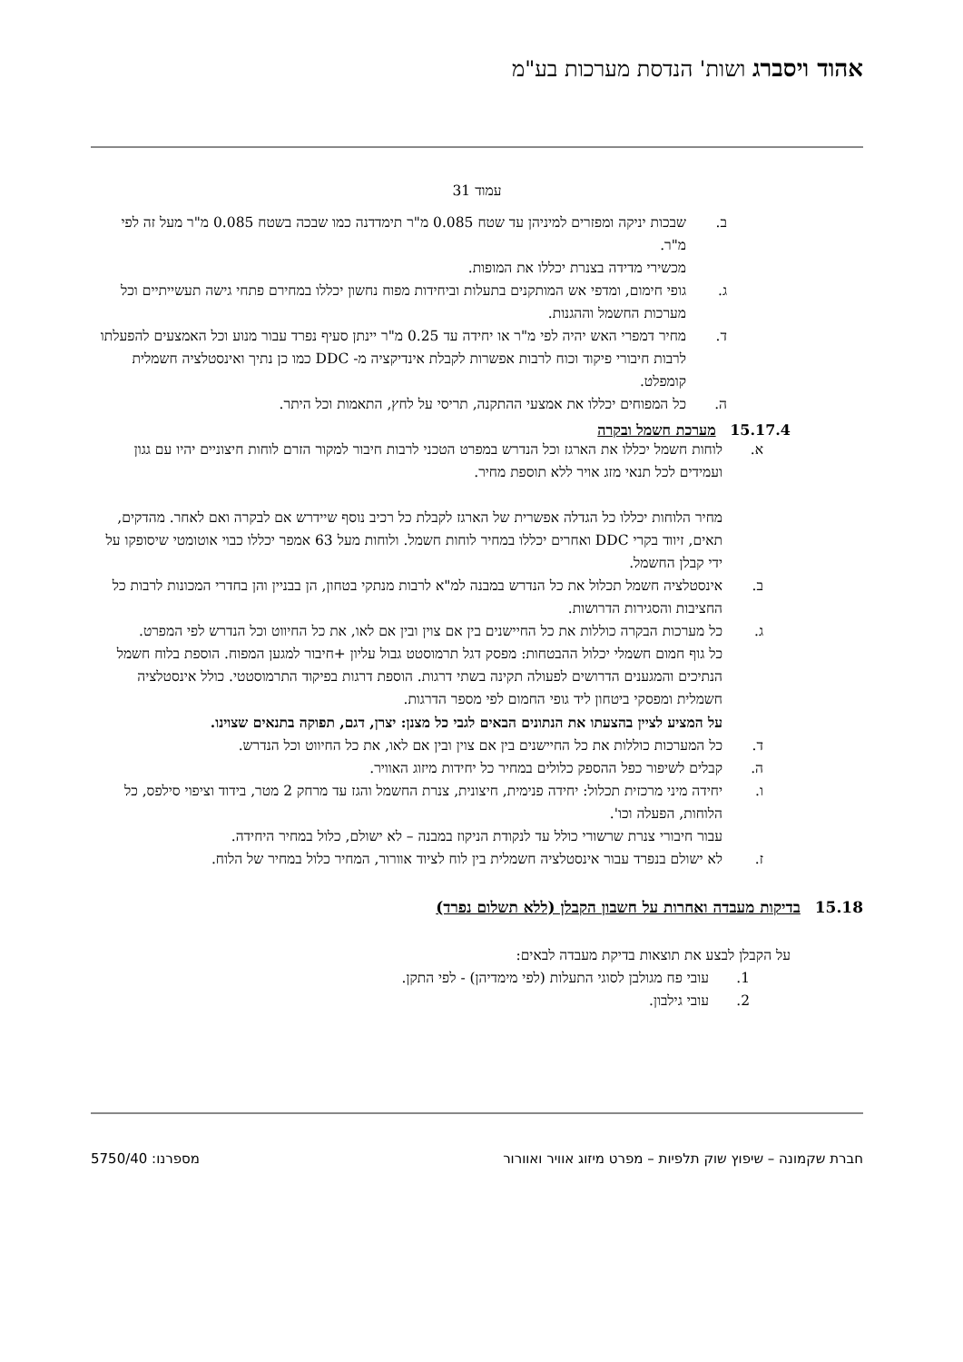אהוד ויסברג ושות' הנדסת מערכות בע"מ
עמוד 31
ב. שבכות יניקה ומפזרים למיניהן עד שטח 0.085 מ"ר תימדדנה כמו שבכה בשטח 0.085 מ"ר מעל זה לפי מ"ר.
מכשירי מדידה בצנרת יכללו את המופות.
ג. גופי חימום, ומדפי אש המותקנים בתעלות וביחידות מפוח נחשון יכללו במחירם פתחי גישה תעשייתיים וכל מערכות החשמל וההגנות.
ד. מחיר דמפרי האש יהיה לפי מ"ר או יחידה עד 0.25 מ"ר יינתן סעיף נפרד עבור מנוע וכל האמצעים להפעלתו לרבות חיבורי פיקוד וכוח לרבות אפשרות לקבלת אינדיקציה מ- DDC כמו כן נתיך ואינסטלציה חשמלית קומפלט.
ה. כל המפוחים יכללו את אמצעי ההתקנה, תריסי על לחץ, התאמות וכל היתר.
15.17.4 מערכת חשמל ובקרה
א. לוחות חשמל יכללו את הארגז וכל הנדרש במפרט הטכני לרבות חיבור למקור הזרם לוחות חיצוניים יהיו עם גגון ועמידים לכל תנאי מזג אויר ללא תוספת מחיר.
מחיר הלוחות יכללו כל הגדלה אפשרית של הארגז לקבלת כל רכיב נוסף שיידרש אם לבקרה ואם לאחר. מהדקים, תאים, זיווד בקרי DDC ואחרים יכללו במחיר לוחות חשמל. ולוחות מעל 63 אמפר יכללו כבוי אוטומטי שיסופקו על ידי קבלן החשמל.
ב. אינסטלציה חשמל תכלול את כל הנדרש במבנה למ"א לרבות מנתקי בטחון, הן בבניין והן בחדרי המכונות לרבות כל החציבות והסגירות הדרושות.
ג. כל מערכות הבקרה כוללות את כל החיישנים בין אם צוין ובין אם לאו, את כל החיווט וכל הנדרש לפי המפרט.
כל גוף חמום חשמלי יכלול ההבטחות: מפסק דגל תרמוסטט גבול עליון +חיבור למגען המפוח. הוספת בלוח חשמל הנתיכים והמגענים הדרושים לפעולה תקינה בשתי דרגות. הוספת דרגות בפיקוד התרמוסטטי. כולל אינסטלציה חשמלית ומפסקי ביטחון ליד גופי החמום לפי מספר הדרגות.
על המציע לציין בהצעתו את הנתונים הבאים לגבי כל מצנן: יצרן, דגם, תפוקה בתנאים שצוינו.
ד. כל המערכות כוללות את כל החיישנים בין אם צוין ובין אם לאו, את כל החיווט וכל הנדרש.
ה. קבלים לשיפור כפל ההספק כלולים במחיר כל יחידות מיזוג האוויר.
ו. יחידה מיני מרכזית תכלול: יחידה פנימית, חיצונית, צנרת החשמל והגז עד מרחק 2 מטר, בידוד וציפוי סילפס, כל הלוחות, הפעלה וכו'.
עבור חיבורי צנרת שרשורי כולל עד לנקודת הניקוז במבנה – לא ישולם, כלול במחיר היחידה.
ז. לא ישולם בנפרד עבור אינסטלציה חשמלית בין לוח לציוד אוורור, המחיר כלול במחיר של הלוח.
15.18 בדיקות מעבדה ואחרות על חשבון הקבלן (ללא תשלום נפרד)
על הקבלן לבצע את תוצאות בדיקת מעבדה לבאים:
1. עובי פח מגולבן לסוגי התעלות (לפי מימדיהן) - לפי התקן.
2. עובי גילבון.
חברת שקמונה – שיפוץ שוק תלפיות – מפרט מיזוג אוויר ואוורור מספרנו: 5750/40